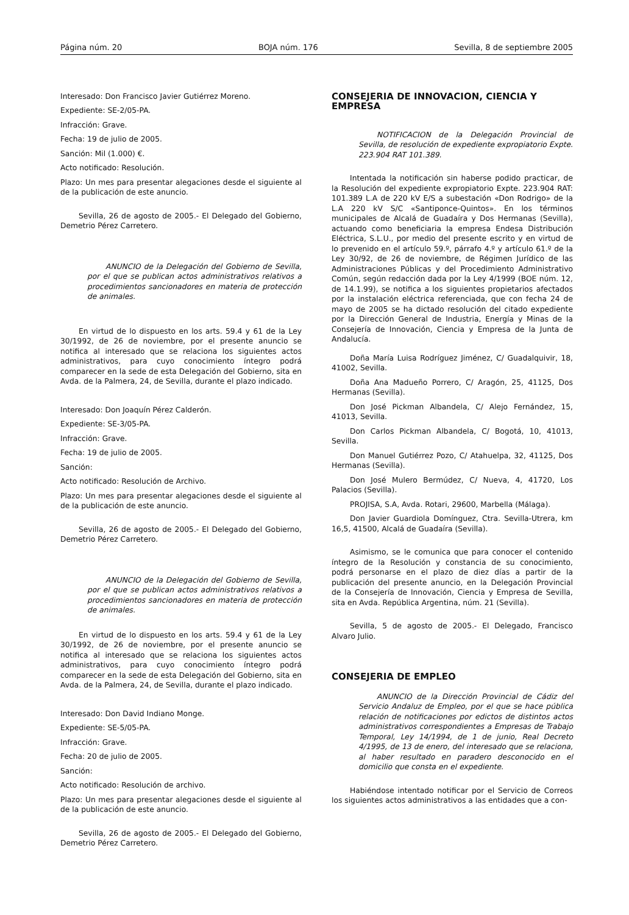Página núm. 20 BOJA núm. 176 Sevilla, 8 de septiembre 2005
Interesado: Don Francisco Javier Gutiérrez Moreno.
Expediente: SE-2/05-PA.
Infracción: Grave.
Fecha: 19 de julio de 2005.
Sanción: Mil (1.000) €.
Acto notificado: Resolución.
Plazo: Un mes para presentar alegaciones desde el siguiente al de la publicación de este anuncio.
Sevilla, 26 de agosto de 2005.- El Delegado del Gobierno, Demetrio Pérez Carretero.
ANUNCIO de la Delegación del Gobierno de Sevilla, por el que se publican actos administrativos relativos a procedimientos sancionadores en materia de protección de animales.
En virtud de lo dispuesto en los arts. 59.4 y 61 de la Ley 30/1992, de 26 de noviembre, por el presente anuncio se notifica al interesado que se relaciona los siguientes actos administrativos, para cuyo conocimiento íntegro podrá comparecer en la sede de esta Delegación del Gobierno, sita en Avda. de la Palmera, 24, de Sevilla, durante el plazo indicado.
Interesado: Don Joaquín Pérez Calderón.
Expediente: SE-3/05-PA.
Infracción: Grave.
Fecha: 19 de julio de 2005.
Sanción:
Acto notificado: Resolución de Archivo.
Plazo: Un mes para presentar alegaciones desde el siguiente al de la publicación de este anuncio.
Sevilla, 26 de agosto de 2005.- El Delegado del Gobierno, Demetrio Pérez Carretero.
ANUNCIO de la Delegación del Gobierno de Sevilla, por el que se publican actos administrativos relativos a procedimientos sancionadores en materia de protección de animales.
En virtud de lo dispuesto en los arts. 59.4 y 61 de la Ley 30/1992, de 26 de noviembre, por el presente anuncio se notifica al interesado que se relaciona los siguientes actos administrativos, para cuyo conocimiento íntegro podrá comparecer en la sede de esta Delegación del Gobierno, sita en Avda. de la Palmera, 24, de Sevilla, durante el plazo indicado.
Interesado: Don David Indiano Monge.
Expediente: SE-5/05-PA.
Infracción: Grave.
Fecha: 20 de julio de 2005.
Sanción:
Acto notificado: Resolución de archivo.
Plazo: Un mes para presentar alegaciones desde el siguiente al de la publicación de este anuncio.
Sevilla, 26 de agosto de 2005.- El Delegado del Gobierno, Demetrio Pérez Carretero.
CONSEJERIA DE INNOVACION, CIENCIA Y EMPRESA
NOTIFICACION de la Delegación Provincial de Sevilla, de resolución de expediente expropiatorio Expte. 223.904 RAT 101.389.
Intentada la notificación sin haberse podido practicar, de la Resolución del expediente expropiatorio Expte. 223.904 RAT: 101.389 L.A de 220 kV E/S a subestación «Don Rodrigo» de la L.A 220 kV S/C «Santiponce-Quintos». En los términos municipales de Alcalá de Guadaíra y Dos Hermanas (Sevilla), actuando como beneficiaria la empresa Endesa Distribución Eléctrica, S.L.U., por medio del presente escrito y en virtud de lo prevenido en el artículo 59.º, párrafo 4.º y artículo 61.º de la Ley 30/92, de 26 de noviembre, de Régimen Jurídico de las Administraciones Públicas y del Procedimiento Administrativo Común, según redacción dada por la Ley 4/1999 (BOE núm. 12, de 14.1.99), se notifica a los siguientes propietarios afectados por la instalación eléctrica referenciada, que con fecha 24 de mayo de 2005 se ha dictado resolución del citado expediente por la Dirección General de Industria, Energía y Minas de la Consejería de Innovación, Ciencia y Empresa de la Junta de Andalucía.
Doña María Luisa Rodríguez Jiménez, C/ Guadalquivir, 18, 41002, Sevilla.
Doña Ana Madueño Porrero, C/ Aragón, 25, 41125, Dos Hermanas (Sevilla).
Don José Pickman Albandela, C/ Alejo Fernández, 15, 41013, Sevilla.
Don Carlos Pickman Albandela, C/ Bogotá, 10, 41013, Sevilla.
Don Manuel Gutiérrez Pozo, C/ Atahuelpa, 32, 41125, Dos Hermanas (Sevilla).
Don José Mulero Bermúdez, C/ Nueva, 4, 41720, Los Palacios (Sevilla).
PROJISA, S.A, Avda. Rotari, 29600, Marbella (Málaga).
Don Javier Guardiola Domínguez, Ctra. Sevilla-Utrera, km 16,5, 41500, Alcalá de Guadaíra (Sevilla).
Asimismo, se le comunica que para conocer el contenido íntegro de la Resolución y constancia de su conocimiento, podrá personarse en el plazo de diez días a partir de la publicación del presente anuncio, en la Delegación Provincial de la Consejería de Innovación, Ciencia y Empresa de Sevilla, sita en Avda. República Argentina, núm. 21 (Sevilla).
Sevilla, 5 de agosto de 2005.- El Delegado, Francisco Alvaro Julio.
CONSEJERIA DE EMPLEO
ANUNCIO de la Dirección Provincial de Cádiz del Servicio Andaluz de Empleo, por el que se hace pública relación de notificaciones por edictos de distintos actos administrativos correspondientes a Empresas de Trabajo Temporal, Ley 14/1994, de 1 de junio, Real Decreto 4/1995, de 13 de enero, del interesado que se relaciona, al haber resultado en paradero desconocido en el domicilio que consta en el expediente.
Habiéndose intentado notificar por el Servicio de Correos los siguientes actos administrativos a las entidades que a con-